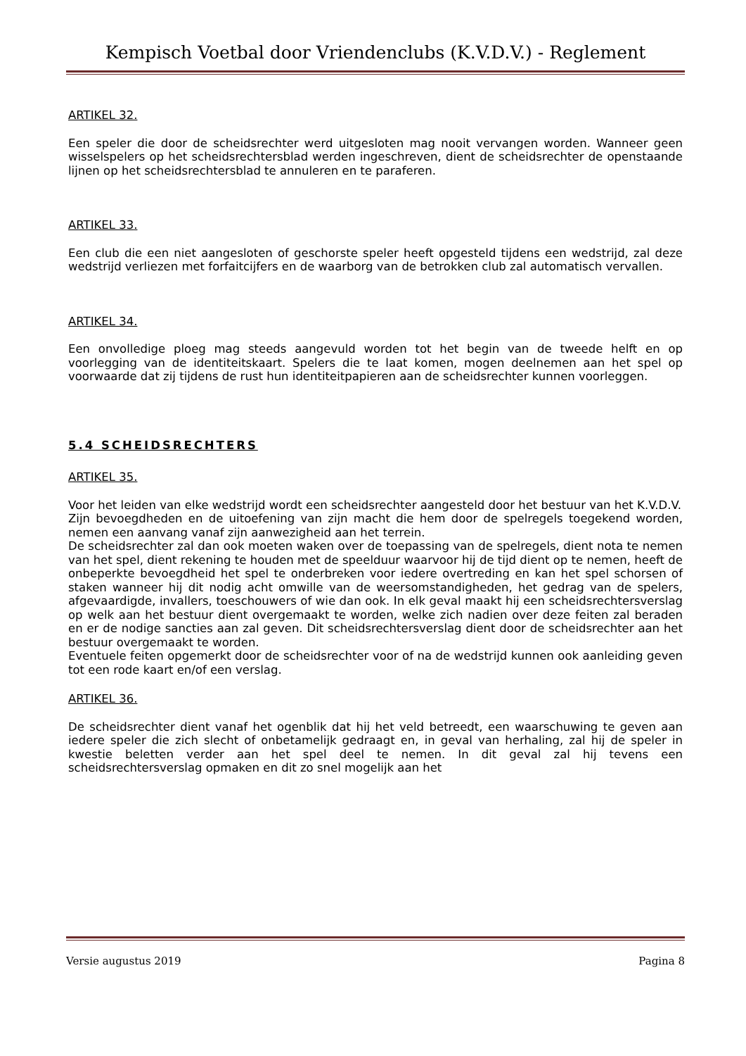Kempisch Voetbal door Vriendenclubs (K.V.D.V.) - Reglement
ARTIKEL 32.
Een speler die door de scheidsrechter werd uitgesloten mag nooit vervangen worden. Wanneer geen wisselspelers op het scheidsrechtersblad werden ingeschreven, dient de scheidsrechter de openstaande lijnen op het scheidsrechtersblad te annuleren en te paraferen.
ARTIKEL 33.
Een club die een niet aangesloten of geschorste speler heeft opgesteld tijdens een wedstrijd, zal deze wedstrijd verliezen met forfaitcijfers en de waarborg van de betrokken club zal automatisch vervallen.
ARTIKEL 34.
Een onvolledige ploeg mag steeds aangevuld worden tot het begin van de tweede helft en op voorlegging van de identiteitskaart. Spelers die te laat komen, mogen deelnemen aan het spel op voorwaarde dat zij tijdens de rust hun identiteitpapieren aan de scheidsrechter kunnen voorleggen.
5.4 SCHEIDSRECHTERS
ARTIKEL 35.
Voor het leiden van elke wedstrijd wordt een scheidsrechter aangesteld door het bestuur van het K.V.D.V.
Zijn bevoegdheden en de uitoefening van zijn macht die hem door de spelregels toegekend worden, nemen een aanvang vanaf zijn aanwezigheid aan het terrein.
De scheidsrechter zal dan ook moeten waken over de toepassing van de spelregels, dient nota te nemen van het spel, dient rekening te houden met de speelduur waarvoor hij de tijd dient op te nemen, heeft de onbeperkte bevoegdheid het spel te onderbreken voor iedere overtreding en kan het spel schorsen of staken wanneer hij dit nodig acht omwille van de weersomstandigheden, het gedrag van de spelers, afgevaardigde, invallers, toeschouwers of wie dan ook. In elk geval maakt hij een scheidsrechtersverslag op welk aan het bestuur dient overgemaakt te worden, welke zich nadien over deze feiten zal beraden en er de nodige sancties aan zal geven. Dit scheidsrechtersverslag dient door de scheidsrechter aan het bestuur overgemaakt te worden.
Eventuele feiten opgemerkt door de scheidsrechter voor of na de wedstrijd kunnen ook aanleiding geven tot een rode kaart en/of een verslag.
ARTIKEL 36.
De scheidsrechter dient vanaf het ogenblik dat hij het veld betreedt, een waarschuwing te geven aan iedere speler die zich slecht of onbetamelijk gedraagt en, in geval van herhaling, zal hij de speler in kwestie beletten verder aan het spel deel te nemen. In dit geval zal hij tevens een scheidsrechtersverslag opmaken en dit zo snel mogelijk aan het
Versie augustus 2019 Pagina 8